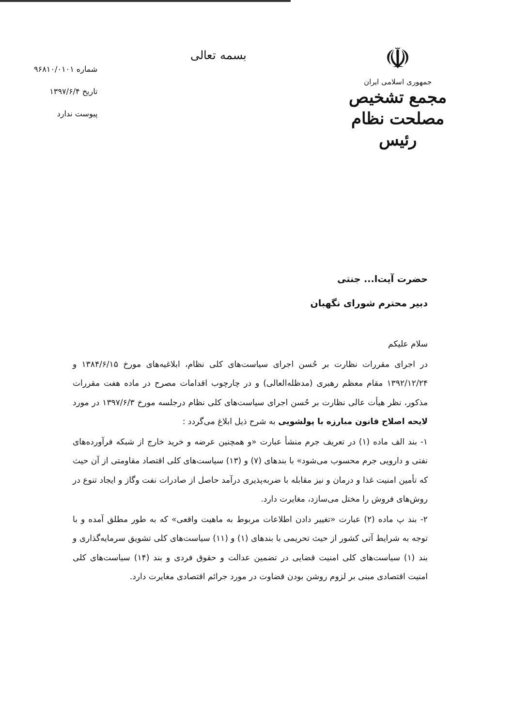☫
جمهوری اسلامی ایران
مجمع تشخیص مصلحت نظام
رئیس
بسمه تعالی
شماره ۹۶۸۱۰/۰۱۰۱
تاریخ ۱۳۹۷/۶/۴
پیوست ندارد
حضرت آیت‌ا... جنتی
دبیر محترم شورای نگهبان
سلام علیکم
در اجرای مقررات نظارت بر حُسن اجرای سیاست‌های کلی نظام، ابلاغیه‌های مورخ ۱۳۸۴/۶/۱۵ و ۱۳۹۲/۱۲/۲۴ مقام معظم رهبری (مدظله‌العالی) و در چارچوب اقدامات مصرح در ماده هفت مقررات مذکور، نظر هیأت عالی نظارت بر حُسن اجرای سیاست‌های کلی نظام درجلسه مورخ ۱۳۹۷/۶/۳ در مورد لایحه اصلاح قانون مبارزه با پولشویی به شرح ذیل ابلاغ می‌گردد :
۱- بند الف ماده (۱) در تعریف جرم منشأ عبارت «و همچنین عرضه و خرید خارج از شبکه فرآورده‌های نفتی و دارویی جرم محسوب می‌شود» با بندهای (۷) و (۱۳) سیاست‌های کلی اقتصاد مقاومتی از آن حیث که تأمین امنیت غذا و درمان و نیز مقابله با ضربه‌پذیری درآمد حاصل از صادرات نفت وگاز و ایجاد تنوع در روش‌های فروش را مختل می‌سازد، مغایرت دارد.
۲- بند پ ماده (۲) عبارت «تغییر دادن اطلاعات مربوط به ماهیت واقعی» که به طور مطلق آمده و با توجه به شرایط آتی کشور از حیث تحریمی با بندهای (۱) و (۱۱) سیاست‌های کلی تشویق سرمایه‌گذاری و بند (۱) سیاست‌های کلی امنیت قضایی در تضمین عدالت و حقوق فردی و بند (۱۴) سیاست‌های کلی امنیت اقتصادی مبنی بر لزوم روشن بودن قضاوت در مورد جرائم اقتصادی مغایرت دارد.